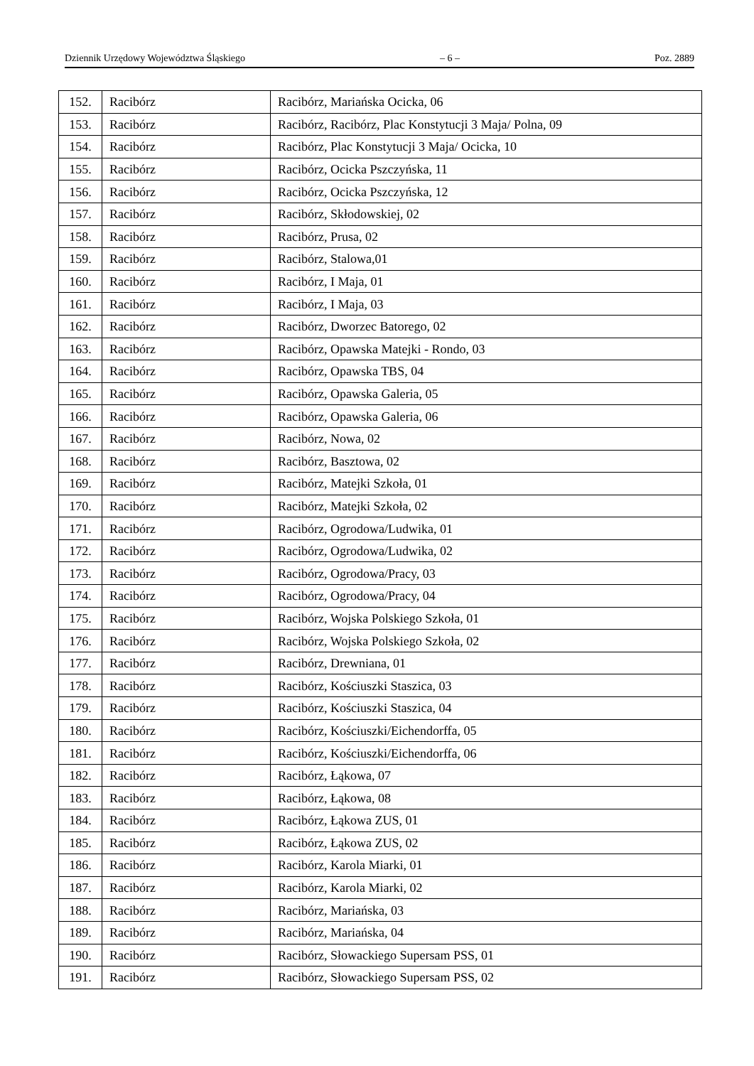Dziennik Urzędowy Województwa Śląskiego – 6 – Poz. 2889
| 152. | Racibórz | Racibórz, Mariańska Ocicka, 06 |
| 153. | Racibórz | Racibórz, Racibórz, Plac Konstytucji 3 Maja/ Polna, 09 |
| 154. | Racibórz | Racibórz, Plac Konstytucji 3 Maja/ Ocicka, 10 |
| 155. | Racibórz | Racibórz, Ocicka Pszczyńska, 11 |
| 156. | Racibórz | Racibórz, Ocicka Pszczyńska, 12 |
| 157. | Racibórz | Racibórz, Skłodowskiej, 02 |
| 158. | Racibórz | Racibórz, Prusa, 02 |
| 159. | Racibórz | Racibórz, Stalowa,01 |
| 160. | Racibórz | Racibórz, I Maja, 01 |
| 161. | Racibórz | Racibórz, I Maja, 03 |
| 162. | Racibórz | Racibórz, Dworzec Batorego, 02 |
| 163. | Racibórz | Racibórz, Opawska Matejki - Rondo, 03 |
| 164. | Racibórz | Racibórz, Opawska TBS, 04 |
| 165. | Racibórz | Racibórz, Opawska Galeria, 05 |
| 166. | Racibórz | Racibórz, Opawska Galeria, 06 |
| 167. | Racibórz | Racibórz, Nowa, 02 |
| 168. | Racibórz | Racibórz, Basztowa, 02 |
| 169. | Racibórz | Racibórz, Matejki Szkoła, 01 |
| 170. | Racibórz | Racibórz, Matejki Szkoła, 02 |
| 171. | Racibórz | Racibórz, Ogrodowa/Ludwika, 01 |
| 172. | Racibórz | Racibórz, Ogrodowa/Ludwika, 02 |
| 173. | Racibórz | Racibórz, Ogrodowa/Pracy, 03 |
| 174. | Racibórz | Racibórz, Ogrodowa/Pracy, 04 |
| 175. | Racibórz | Racibórz, Wojska Polskiego Szkoła, 01 |
| 176. | Racibórz | Racibórz, Wojska Polskiego Szkoła, 02 |
| 177. | Racibórz | Racibórz, Drewniana, 01 |
| 178. | Racibórz | Racibórz, Kościuszki Staszica, 03 |
| 179. | Racibórz | Racibórz, Kościuszki Staszica, 04 |
| 180. | Racibórz | Racibórz, Kościuszki/Eichendorffa, 05 |
| 181. | Racibórz | Racibórz, Kościuszki/Eichendorffa, 06 |
| 182. | Racibórz | Racibórz, Łąkowa, 07 |
| 183. | Racibórz | Racibórz, Łąkowa, 08 |
| 184. | Racibórz | Racibórz, Łąkowa ZUS, 01 |
| 185. | Racibórz | Racibórz, Łąkowa ZUS, 02 |
| 186. | Racibórz | Racibórz, Karola Miarki, 01 |
| 187. | Racibórz | Racibórz, Karola Miarki, 02 |
| 188. | Racibórz | Racibórz, Mariańska, 03 |
| 189. | Racibórz | Racibórz, Mariańska, 04 |
| 190. | Racibórz | Racibórz, Słowackiego Supersam PSS, 01 |
| 191. | Racibórz | Racibórz, Słowackiego Supersam PSS, 02 |